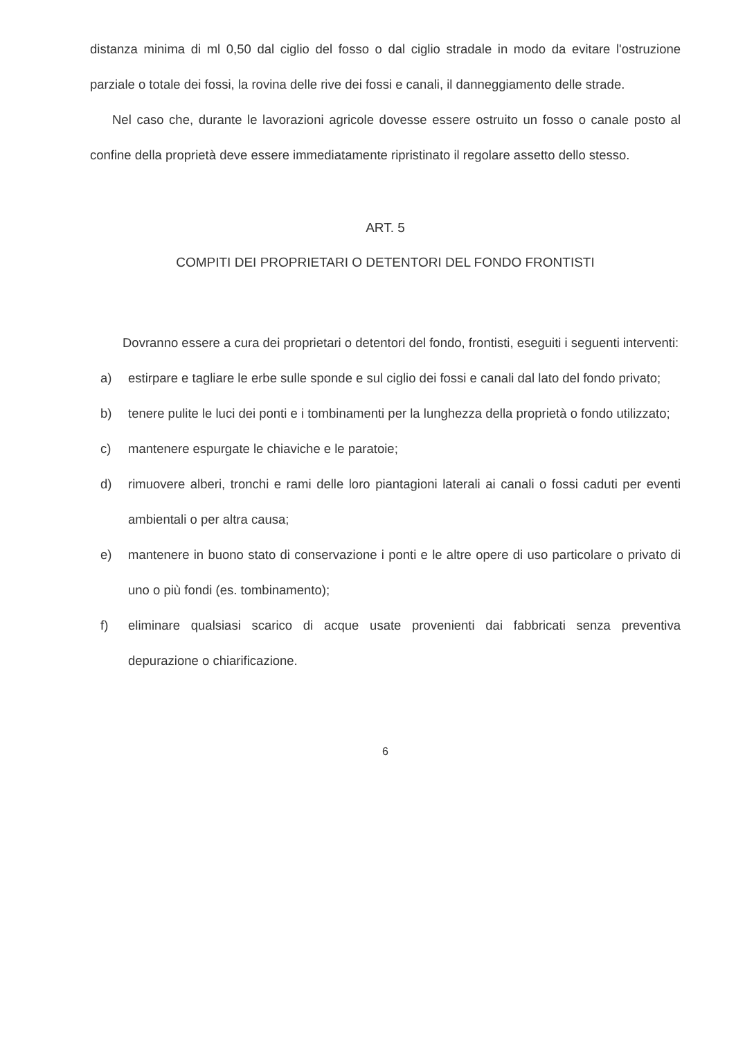distanza minima di ml 0,50 dal ciglio del fosso o dal ciglio stradale in modo da evitare l'ostruzione parziale o totale dei fossi, la rovina delle rive dei fossi e canali, il danneggiamento delle strade.
Nel caso che, durante le lavorazioni agricole dovesse essere ostruito un fosso o canale posto al confine della proprietà deve essere immediatamente ripristinato il regolare assetto dello stesso.
ART. 5
COMPITI DEI PROPRIETARI O DETENTORI DEL FONDO FRONTISTI
Dovranno essere a cura dei proprietari o detentori del fondo, frontisti, eseguiti i seguenti interventi:
a) estirpare e tagliare le erbe sulle sponde e sul ciglio dei fossi e canali dal lato del fondo privato;
b) tenere pulite le luci dei ponti e i tombinamenti per la lunghezza della proprietà o fondo utilizzato;
c) mantenere espurgate le chiaviche e le paratoie;
d) rimuovere alberi, tronchi e rami delle loro piantagioni laterali ai canali o fossi caduti per eventi ambientali o per altra causa;
e) mantenere in buono stato di conservazione i ponti e le altre opere di uso particolare o privato di uno o più fondi (es. tombinamento);
f) eliminare qualsiasi scarico di acque usate provenienti dai fabbricati senza preventiva depurazione o chiarificazione.
6